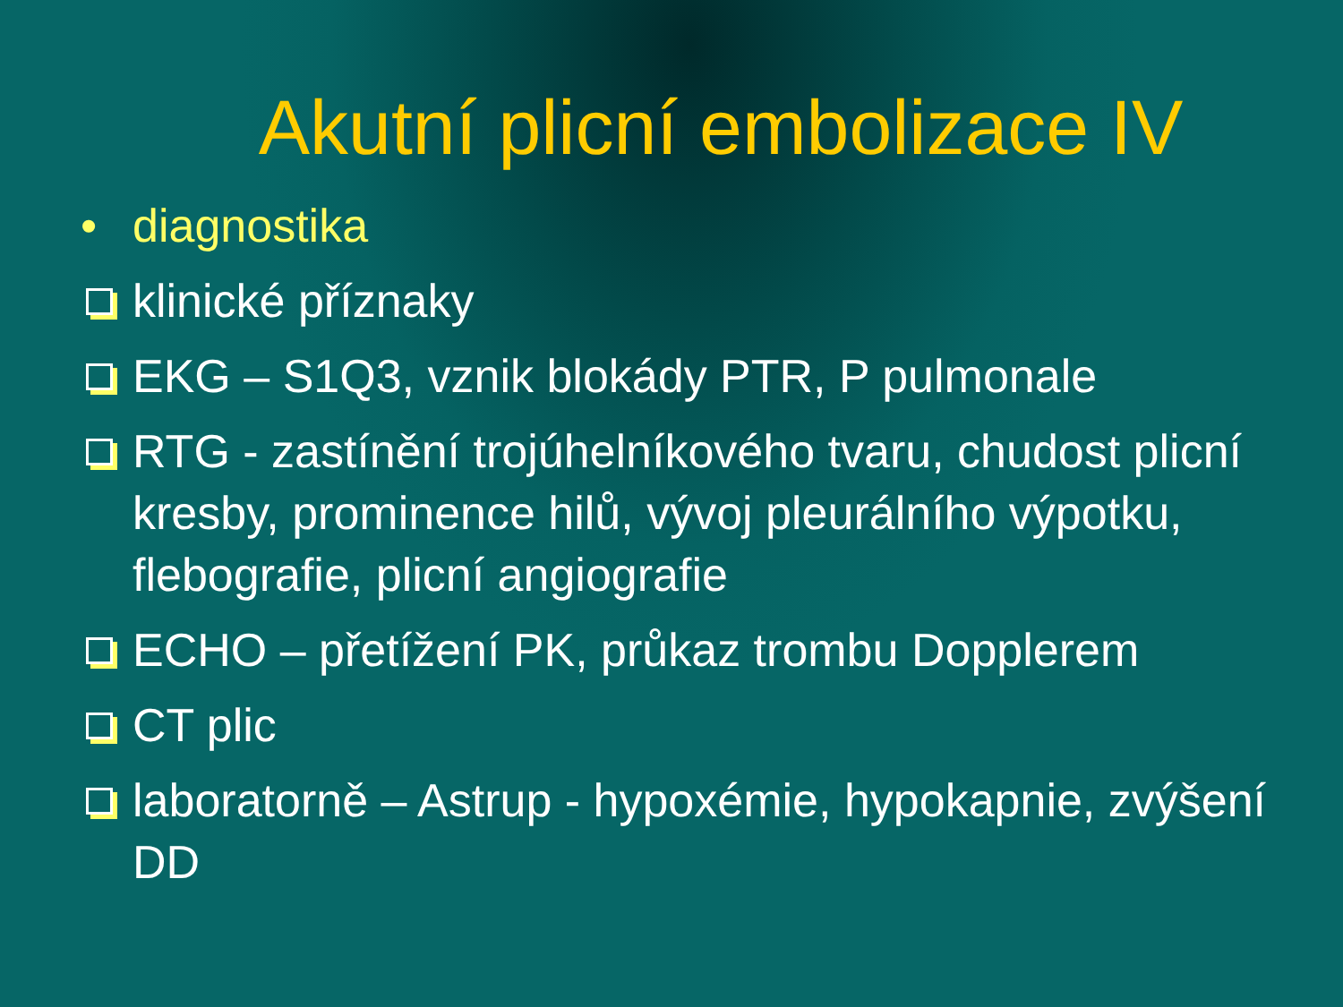Akutní plicní embolizace IV
• diagnostika
klinické příznaky
EKG – S1Q3, vznik blokády PTR, P pulmonale
RTG - zastínění trojúhelníkového tvaru, chudost plicní kresby, prominence hilů, vývoj pleurálního výpotku, flebografie, plicní angiografie
ECHO – přetížení PK, průkaz trombu Dopplerem
CT plic
laboratorně – Astrup - hypoxémie, hypokapnie, zvýšení DD